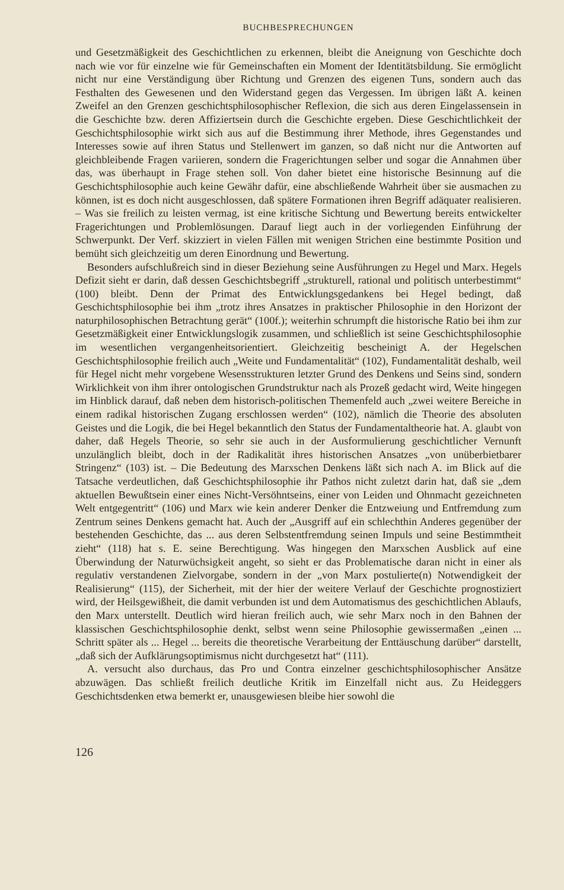BUCHBESPRECHUNGEN
und Gesetzmäßigkeit des Geschichtlichen zu erkennen, bleibt die Aneignung von Geschichte doch nach wie vor für einzelne wie für Gemeinschaften ein Moment der Identitätsbildung. Sie ermöglicht nicht nur eine Verständigung über Richtung und Grenzen des eigenen Tuns, sondern auch das Festhalten des Gewesenen und den Widerstand gegen das Vergessen. Im übrigen läßt A. keinen Zweifel an den Grenzen geschichtsphilosophischer Reflexion, die sich aus deren Eingelassensein in die Geschichte bzw. deren Affiziertsein durch die Geschichte ergeben. Diese Geschichtlichkeit der Geschichtsphilosophie wirkt sich aus auf die Bestimmung ihrer Methode, ihres Gegenstandes und Interesses sowie auf ihren Status und Stellenwert im ganzen, so daß nicht nur die Antworten auf gleichbleibende Fragen variieren, sondern die Fragerichtungen selber und sogar die Annahmen über das, was überhaupt in Frage stehen soll. Von daher bietet eine historische Besinnung auf die Geschichtsphilosophie auch keine Gewähr dafür, eine abschließende Wahrheit über sie ausmachen zu können, ist es doch nicht ausgeschlossen, daß spätere Formationen ihren Begriff adäquater realisieren. – Was sie freilich zu leisten vermag, ist eine kritische Sichtung und Bewertung bereits entwickelter Fragerichtungen und Problemlösungen. Darauf liegt auch in der vorliegenden Einführung der Schwerpunkt. Der Verf. skizziert in vielen Fällen mit wenigen Strichen eine bestimmte Position und bemüht sich gleichzeitig um deren Einordnung und Bewertung.
Besonders aufschlußreich sind in dieser Beziehung seine Ausführungen zu Hegel und Marx. Hegels Defizit sieht er darin, daß dessen Geschichtsbegriff „strukturell, rational und politisch unterbestimmt“ (100) bleibt. Denn der Primat des Entwicklungsgedankens bei Hegel bedingt, daß Geschichtsphilosophie bei ihm „trotz ihres Ansatzes in praktischer Philosophie in den Horizont der naturphilosophischen Betrachtung gerät“ (100f.); weiterhin schrumpft die historische Ratio bei ihm zur Gesetzmäßigkeit einer Entwicklungslogik zusammen, und schließlich ist seine Geschichtsphilosophie im wesentlichen vergangenheitsorientiert. Gleichzeitig bescheinigt A. der Hegelschen Geschichtsphilosophie freilich auch „Weite und Fundamentalität“ (102), Fundamentalität deshalb, weil für Hegel nicht mehr vorgebene Wesensstrukturen letzter Grund des Denkens und Seins sind, sondern Wirklichkeit von ihm ihrer ontologischen Grundstruktur nach als Prozeß gedacht wird, Weite hingegen im Hinblick darauf, daß neben dem historisch-politischen Themenfeld auch „zwei weitere Bereiche in einem radikal historischen Zugang erschlossen werden“ (102), nämlich die Theorie des absoluten Geistes und die Logik, die bei Hegel bekanntlich den Status der Fundamentaltheorie hat. A. glaubt von daher, daß Hegels Theorie, so sehr sie auch in der Ausformulierung geschichtlicher Vernunft unzulänglich bleibt, doch in der Radikalität ihres historischen Ansatzes „von unüberbietbarer Stringenz“ (103) ist. – Die Bedeutung des Marxschen Denkens läßt sich nach A. im Blick auf die Tatsache verdeutlichen, daß Geschichtsphilosophie ihr Pathos nicht zuletzt darin hat, daß sie „dem aktuellen Bewußtsein einer eines Nicht-Versöhntseins, einer von Leiden und Ohnmacht gezeichneten Welt entgegentritt“ (106) und Marx wie kein anderer Denker die Entzweiung und Entfremdung zum Zentrum seines Denkens gemacht hat. Auch der „Ausgriff auf ein schlechthin Anderes gegenüber der bestehenden Geschichte, das ... aus deren Selbstentfremdung seinen Impuls und seine Bestimmtheit zieht“ (118) hat s. E. seine Berechtigung. Was hingegen den Marxschen Ausblick auf eine Überwindung der Naturwüchsigkeit angeht, so sieht er das Problematische daran nicht in einer als regulativ verstandenen Zielvorgabe, sondern in der „von Marx postulierte(n) Notwendigkeit der Realisierung“ (115), der Sicherheit, mit der hier der weitere Verlauf der Geschichte prognostiziert wird, der Heilsgewißheit, die damit verbunden ist und dem Automatismus des geschichtlichen Ablaufs, den Marx unterstellt. Deutlich wird hieran freilich auch, wie sehr Marx noch in den Bahnen der klassischen Geschichtsphilosophie denkt, selbst wenn seine Philosophie gewissermaßen „einen ... Schritt später als ... Hegel ... bereits die theoretische Verarbeitung der Enttäuschung darüber“ darstellt, „daß sich der Aufklärungsoptimismus nicht durchgesetzt hat“ (111).
A. versucht also durchaus, das Pro und Contra einzelner geschichtsphilosophischer Ansätze abzuwägen. Das schließt freilich deutliche Kritik im Einzelfall nicht aus. Zu Heideggers Geschichtsdenken etwa bemerkt er, unausgewiesen bleibe hier sowohl die
126